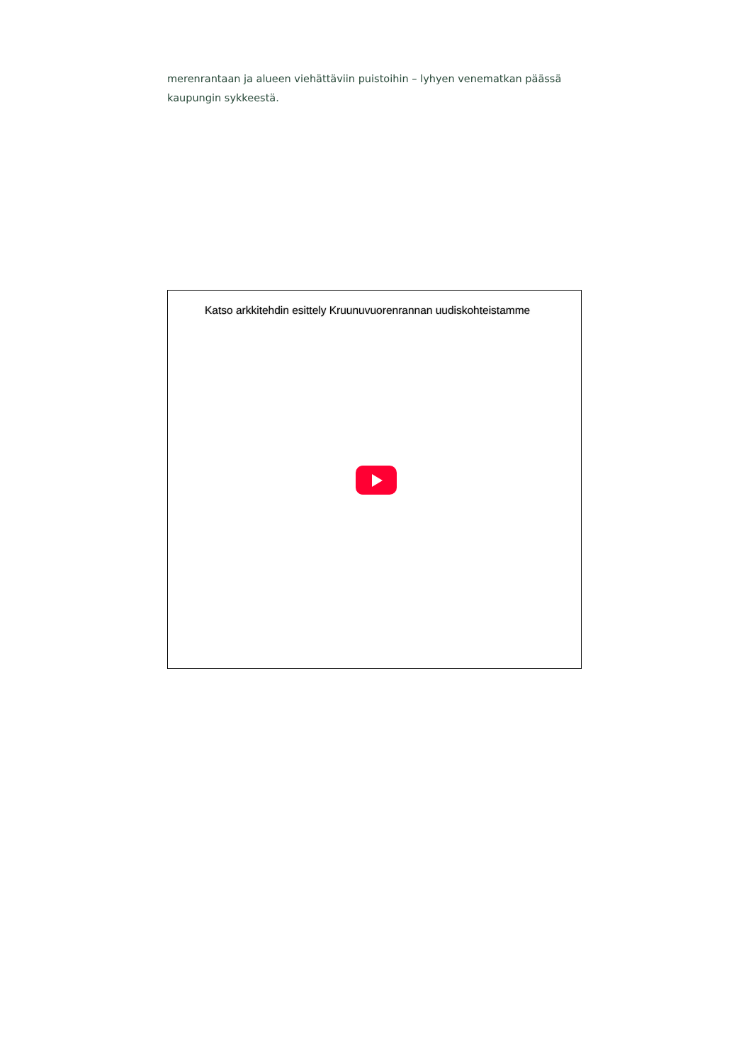merenrantaan ja alueen viehättäviin puistoihin – lyhyen venematkan päässä kaupungin sykkeestä.
Katso arkkitehdin esittely Kruunuvuorenrannan uudiskohteistamme